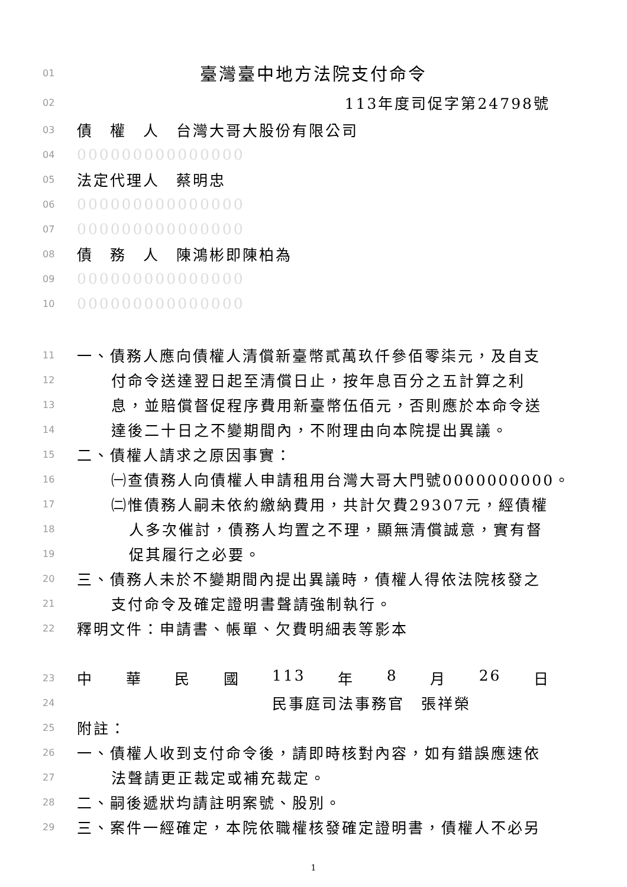01 臺灣臺中地方法院支付命令
02 113年度司促字第24798號
03 債　權　人　台灣大哥大股份有限公司
04 000000000000000
05 法定代理人　蔡明忠
06 000000000000000
07 000000000000000
08 債　務　人　陳鴻彬即陳柏為
09 000000000000000
10 000000000000000
11 一、債務人應向債權人清償新臺幣貳萬玖仟參佰零柒元，及自支
12 付命令送達翌日起至清償日止，按年息百分之五計算之利
13 息，並賠償督促程序費用新臺幣伍佰元，否則應於本命令送
14 達後二十日之不變期間內，不附理由向本院提出異議。
15 二、債權人請求之原因事實：
16 ㈠查債務人向債權人申請租用台灣大哥大門號0000000000。
17 ㈡惟債務人嗣未依約繳納費用，共計欠費29307元，經債權
18 人多次催討，債務人均置之不理，顯無清償誠意，實有督
19 促其履行之必要。
20 三、債務人未於不變期間內提出異議時，債權人得依法院核發之
21 支付命令及確定證明書聲請強制執行。
22 釋明文件：申請書、帳單、欠費明細表等影本
23 中 華 民 國 113 年 8 月 26 日
24 民事庭司法事務官　張祥榮
25 附註：
26 一、債權人收到支付命令後，請即時核對內容，如有錯誤應速依
27 法聲請更正裁定或補充裁定。
28 二、嗣後遞狀均請註明案號、股別。
29 三、案件一經確定，本院依職權核發確定證明書，債權人不必另
1